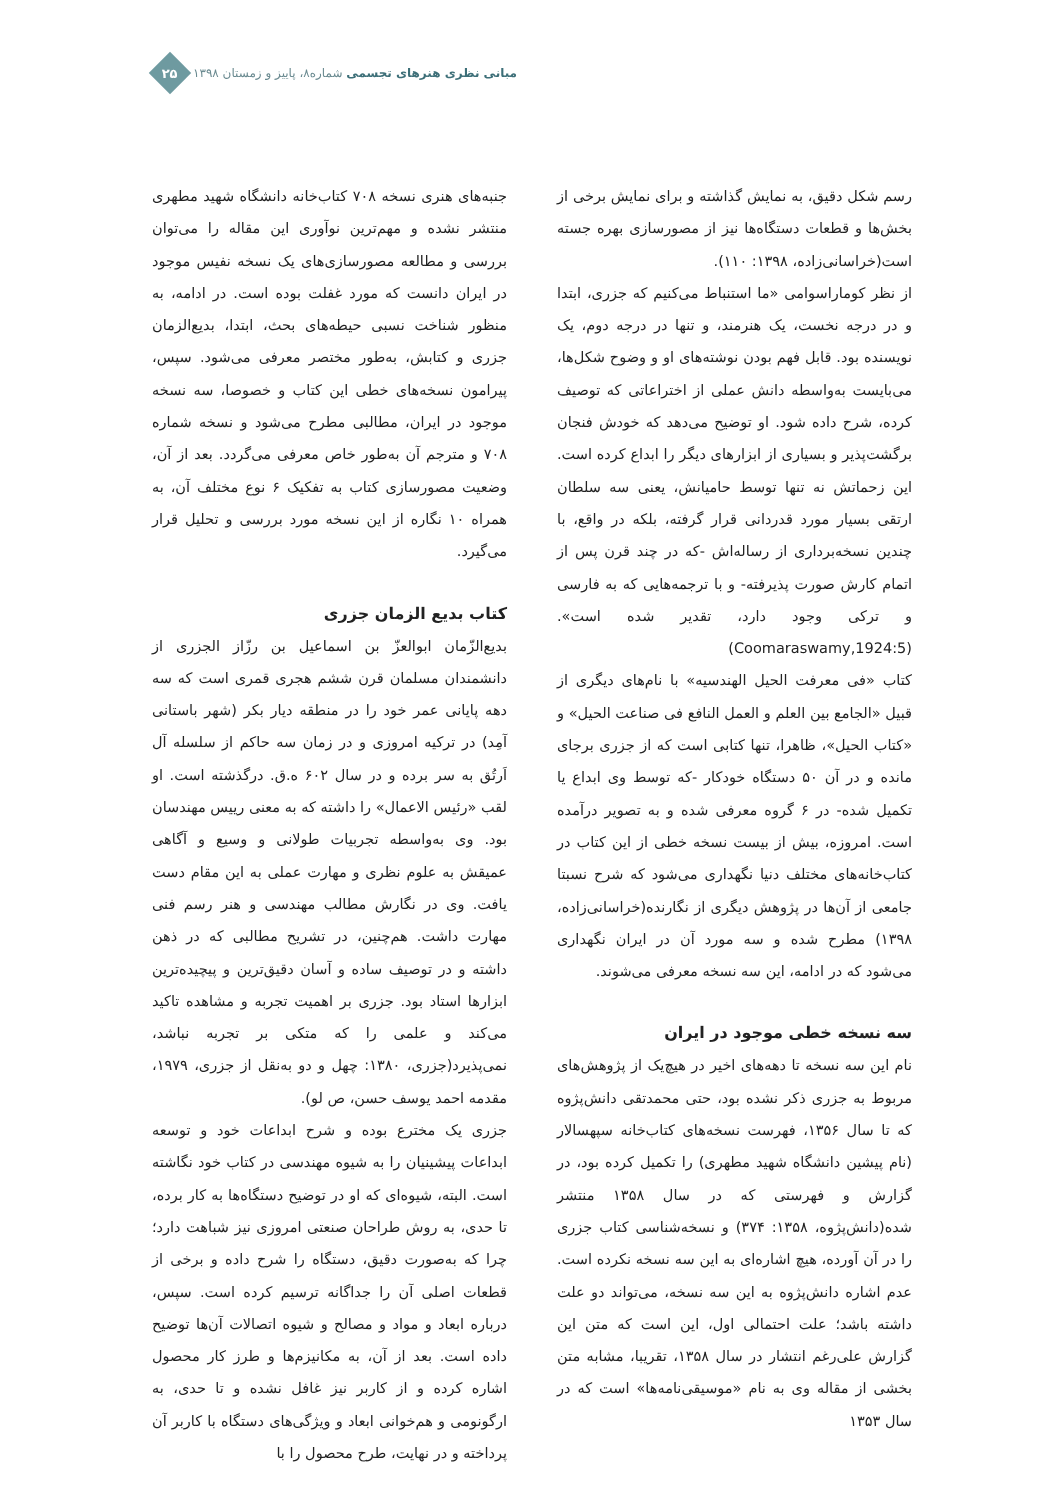مبانی نظری هنرهای تجسمی شماره۸، پاییز و زمستان ۱۳۹۸
۲۵
جنبه‌های هنری نسخه ۷۰۸ کتاب‌خانه دانشگاه شهید مطهری منتشر نشده و مهم‌ترین نوآوری این مقاله را می‌توان بررسی و مطالعه مصورسازی‌های یک نسخه نفیس موجود در ایران دانست که مورد غفلت بوده است. در ادامه، به منظور شناخت نسبی حیطه‌های بحث، ابتدا، بدیع‌الزمان جزری و کتابش، به‌طور مختصر معرفی می‌شود. سپس، پیرامون نسخه‌های خطی این کتاب و خصوصا، سه نسخه موجود در ایران، مطالبی مطرح می‌شود و نسخه شماره ۷۰۸ و مترجم آن به‌طور خاص معرفی می‌گردد. بعد از آن، وضعیت مصورسازی کتاب به تفکیک ۶ نوع مختلف آن، به همراه ۱۰ نگاره از این نسخه مورد بررسی و تحلیل قرار می‌گیرد.
کتاب بدیع الزمان جزری
بدیع‌الزّمان ابوالعزّ بن اسماعیل بن رزّاز الجزری از دانشمندان مسلمان قرن ششم هجری قمری است که سه دهه پایانی عمر خود را در منطقه دیار بکر (شهر باستانی آمِد) در ترکیه امروزی و در زمان سه حاکم از سلسله آل اَرتُق به سر برده و در سال ۶۰۲ ه.ق. درگذشته است. او لقب «رئیس الاعمال» را داشته که به معنی رییس مهندسان بود. وی به‌واسطه تجربیات طولانی و وسیع و آگاهی عمیقش به علوم نظری و مهارت عملی به این مقام دست یافت. وی در نگارش مطالب مهندسی و هنر رسم فنی مهارت داشت. هم‌چنین، در تشریح مطالبی که در ذهن داشته و در توصیف ساده و آسان دقیق‌ترین و پیچیده‌ترین ابزارها استاد بود. جزری بر اهمیت تجربه و مشاهده تاکید می‌کند و علمی را که متکی بر تجربه نباشد، نمی‌پذیرد(جزری، ۱۳۸۰: چهل و دو به‌نقل از جزری، ۱۹۷۹، مقدمه احمد یوسف حسن، ص لو).
جزری یک مخترع بوده و شرح ابداعات خود و توسعه ابداعات پیشینیان را به شیوه مهندسی در کتاب خود نگاشته است. البته، شیوه‌ای که او در توضیح دستگاه‌ها به کار برده، تا حدی، به روش طراحان صنعتی امروزی نیز شباهت دارد؛ چرا که به‌صورت دقیق، دستگاه را شرح داده و برخی از قطعات اصلی آن را جداگانه ترسیم کرده است. سپس، درباره ابعاد و مواد و مصالح و شیوه اتصالات آن‌ها توضیح داده است. بعد از آن، به مکانیزم‌ها و طرز کار محصول اشاره کرده و از کاربر نیز غافل نشده و تا حدی، به ارگونومی و هم‌خوانی ابعاد و ویژگی‌های دستگاه با کاربر آن پرداخته و در نهایت، طرح محصول را با
رسم شکل دقیق، به نمایش گذاشته و برای نمایش برخی از بخش‌ها و قطعات دستگاه‌ها نیز از مصورسازی بهره جسته است(خراسانی‌زاده، ۱۳۹۸: ۱۱۰).
از نظر کوماراسوامی «ما استنباط می‌کنیم که جزری، ابتدا و در درجه نخست، یک هنرمند، و تنها در درجه دوم، یک نویسنده بود. قابل فهم بودن نوشته‌های او و وضوح شکل‌ها، می‌بایست به‌واسطه دانش عملی از اختراعاتی که توصیف کرده، شرح داده شود. او توضیح می‌دهد که خودش فنجان برگشت‌پذیر و بسیاری از ابزارهای دیگر را ابداع کرده است. این زحماتش نه تنها توسط حامیانش، یعنی سه سلطان ارتقی بسیار مورد قدردانی قرار گرفته، بلکه در واقع، با چندین نسخه‌برداری از رساله‌اش -که در چند قرن پس از اتمام کارش صورت پذیرفته- و با ترجمه‌هایی که به فارسی و ترکی وجود دارد، تقدیر شده است».(Coomaraswamy,1924:5)
کتاب «فی معرفت الحیل الهندسیه» با نام‌های دیگری از قبیل «الجامع بین العلم و العمل النافع فی صناعت الحیل» و «کتاب الحیل»، ظاهرا، تنها کتابی است که از جزری برجای مانده و در آن ۵۰ دستگاه خودکار -که توسط وی ابداع یا تکمیل شده- در ۶ گروه معرفی شده و به تصویر درآمده است. امروزه، بیش از بیست نسخه خطی از این کتاب در کتاب‌خانه‌های مختلف دنیا نگهداری می‌شود که شرح نسبتا جامعی از آن‌ها در پژوهش دیگری از نگارنده(خراسانی‌زاده، ۱۳۹۸) مطرح شده و سه مورد آن در ایران نگهداری می‌شود که در ادامه، این سه نسخه معرفی می‌شوند.
سه نسخه خطی موجود در ایران
نام این سه نسخه تا دهه‌های اخیر در هیچ‌یک از پژوهش‌های مربوط به جزری ذکر نشده بود، حتی محمدتقی دانش‌پژوه که تا سال ۱۳۵۶، فهرست نسخه‌های کتاب‌خانه سپهسالار (نام پیشین دانشگاه شهید مطهری) را تکمیل کرده بود، در گزارش و فهرستی که در سال ۱۳۵۸ منتشر شده(دانش‌پژوه، ۱۳۵۸: ۳۷۴) و نسخه‌شناسی کتاب جزری را در آن آورده، هیچ اشاره‌ای به این سه نسخه نکرده است. عدم اشاره دانش‌پژوه به این سه نسخه، می‌تواند دو علت داشته باشد؛ علت احتمالی اول، این است که متن این گزارش علی‌رغم انتشار در سال ۱۳۵۸، تقریبا، مشابه متن بخشی از مقاله وی به نام «موسیقی‌نامه‌ها» است که در سال ۱۳۵۳